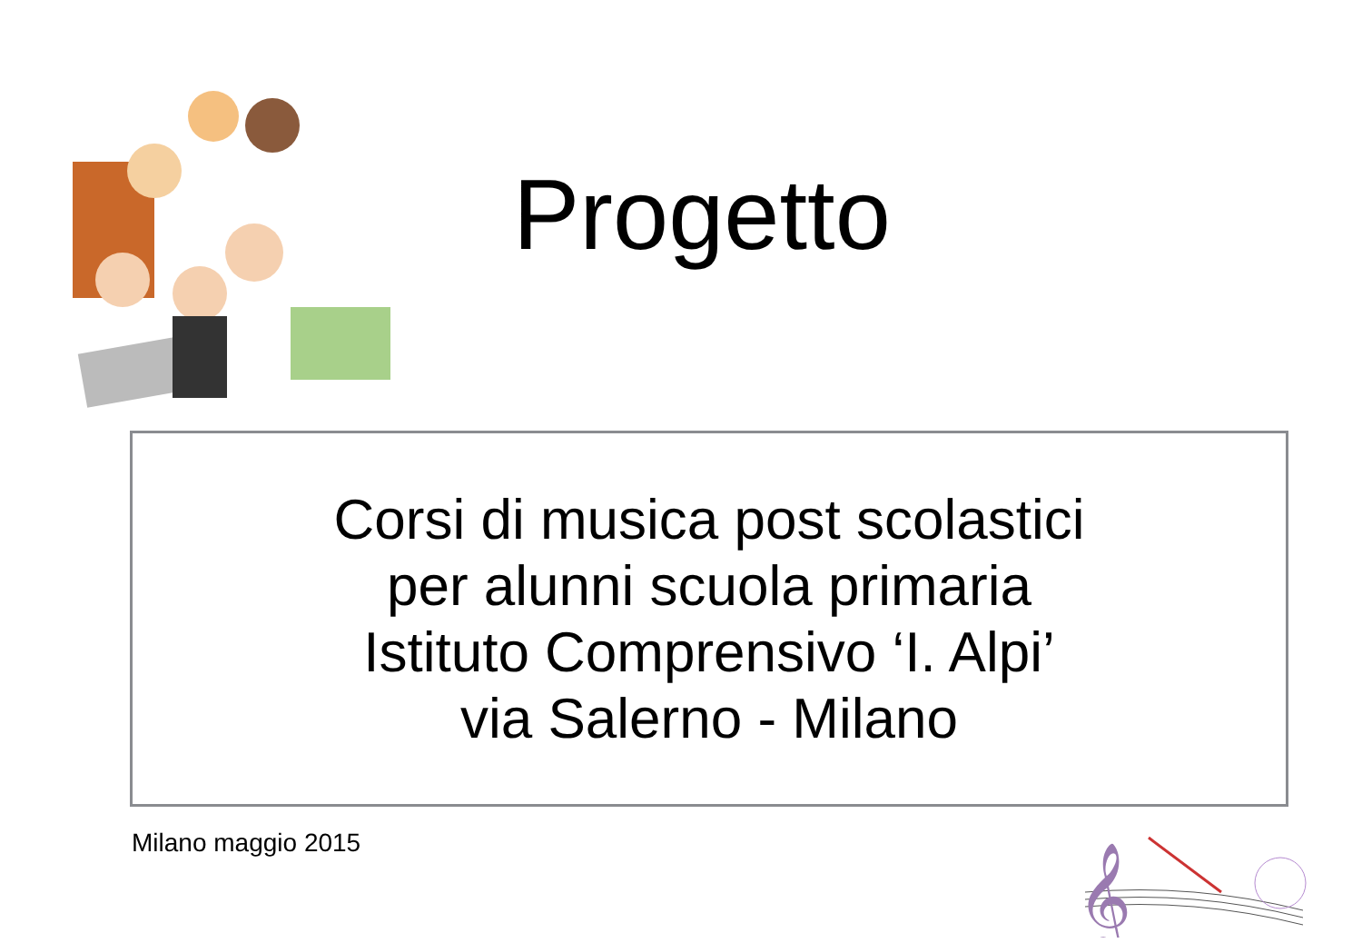Progetto
Corsi di musica post scolastici
per alunni scuola primaria
Istituto Comprensivo ‘I. Alpi’
via Salerno - Milano
Milano maggio 2015
𝄞